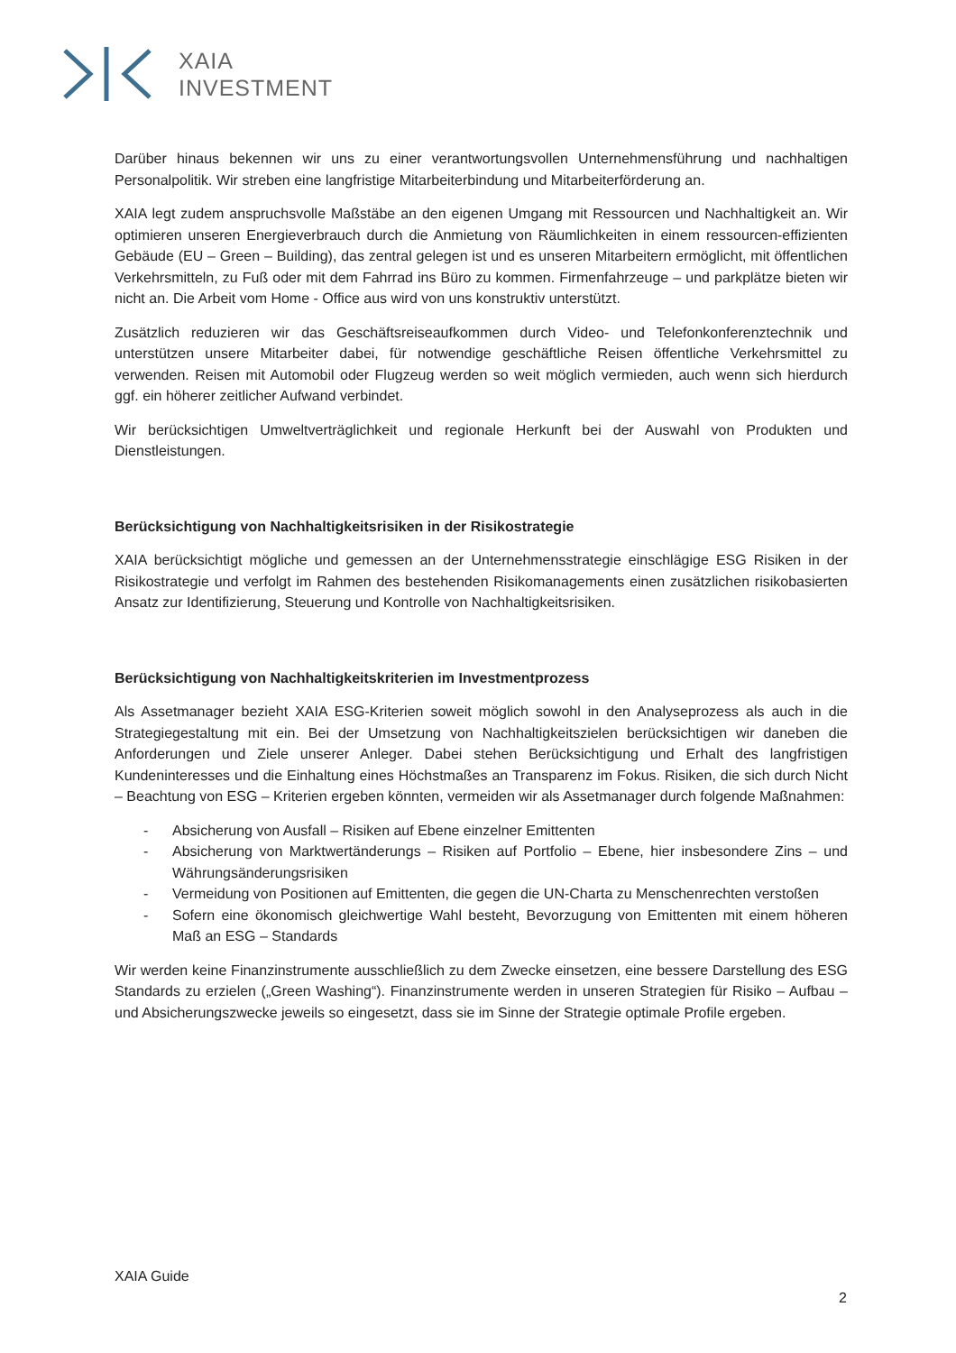XAIA
INVESTMENT
Darüber hinaus bekennen wir uns zu einer verantwortungsvollen Unternehmensführung und nachhaltigen Personalpolitik. Wir streben eine langfristige Mitarbeiterbindung und Mitarbeiterförderung an.
XAIA legt zudem anspruchsvolle Maßstäbe an den eigenen Umgang mit Ressourcen und Nachhaltigkeit an. Wir optimieren unseren Energieverbrauch durch die Anmietung von Räumlichkeiten in einem ressourcen-effizienten Gebäude (EU – Green – Building), das zentral gelegen ist und es unseren Mitarbeitern ermöglicht, mit öffentlichen Verkehrsmitteln, zu Fuß oder mit dem Fahrrad ins Büro zu kommen. Firmenfahrzeuge – und parkplätze bieten wir nicht an. Die Arbeit vom Home - Office aus wird von uns konstruktiv unterstützt.
Zusätzlich reduzieren wir das Geschäftsreiseaufkommen durch Video- und Telefonkonferenztechnik und unterstützen unsere Mitarbeiter dabei, für notwendige geschäftliche Reisen öffentliche Verkehrsmittel zu verwenden. Reisen mit Automobil oder Flugzeug werden so weit möglich vermieden, auch wenn sich hierdurch ggf. ein höherer zeitlicher Aufwand verbindet.
Wir berücksichtigen Umweltverträglichkeit und regionale Herkunft bei der Auswahl von Produkten und Dienstleistungen.
Berücksichtigung von Nachhaltigkeitsrisiken in der Risikostrategie
XAIA berücksichtigt mögliche und gemessen an der Unternehmensstrategie einschlägige ESG Risiken in der Risikostrategie und verfolgt im Rahmen des bestehenden Risikomanagements einen zusätzlichen risikobasierten Ansatz zur Identifizierung, Steuerung und Kontrolle von Nachhaltigkeitsrisiken.
Berücksichtigung von Nachhaltigkeitskriterien im Investmentprozess
Als Assetmanager bezieht XAIA ESG-Kriterien soweit möglich sowohl in den Analyseprozess als auch in die Strategiegestaltung mit ein. Bei der Umsetzung von Nachhaltigkeitszielen berücksichtigen wir daneben die Anforderungen und Ziele unserer Anleger. Dabei stehen Berücksichtigung und Erhalt des langfristigen Kundeninteresses und die Einhaltung eines Höchstmaßes an Transparenz im Fokus. Risiken, die sich durch Nicht – Beachtung von ESG – Kriterien ergeben könnten, vermeiden wir als Assetmanager durch folgende Maßnahmen:
- Absicherung von Ausfall – Risiken auf Ebene einzelner Emittenten
- Absicherung von Marktwertänderungs – Risiken auf Portfolio – Ebene, hier insbesondere Zins – und Währungsänderungsrisiken
- Vermeidung von Positionen auf Emittenten, die gegen die UN-Charta zu Menschenrechten verstoßen
- Sofern eine ökonomisch gleichwertige Wahl besteht, Bevorzugung von Emittenten mit einem höheren Maß an ESG – Standards
Wir werden keine Finanzinstrumente ausschließlich zu dem Zwecke einsetzen, eine bessere Darstellung des ESG Standards zu erzielen („Green Washing“). Finanzinstrumente werden in unseren Strategien für Risiko – Aufbau – und Absicherungszwecke jeweils so eingesetzt, dass sie im Sinne der Strategie optimale Profile ergeben.
XAIA Guide
2